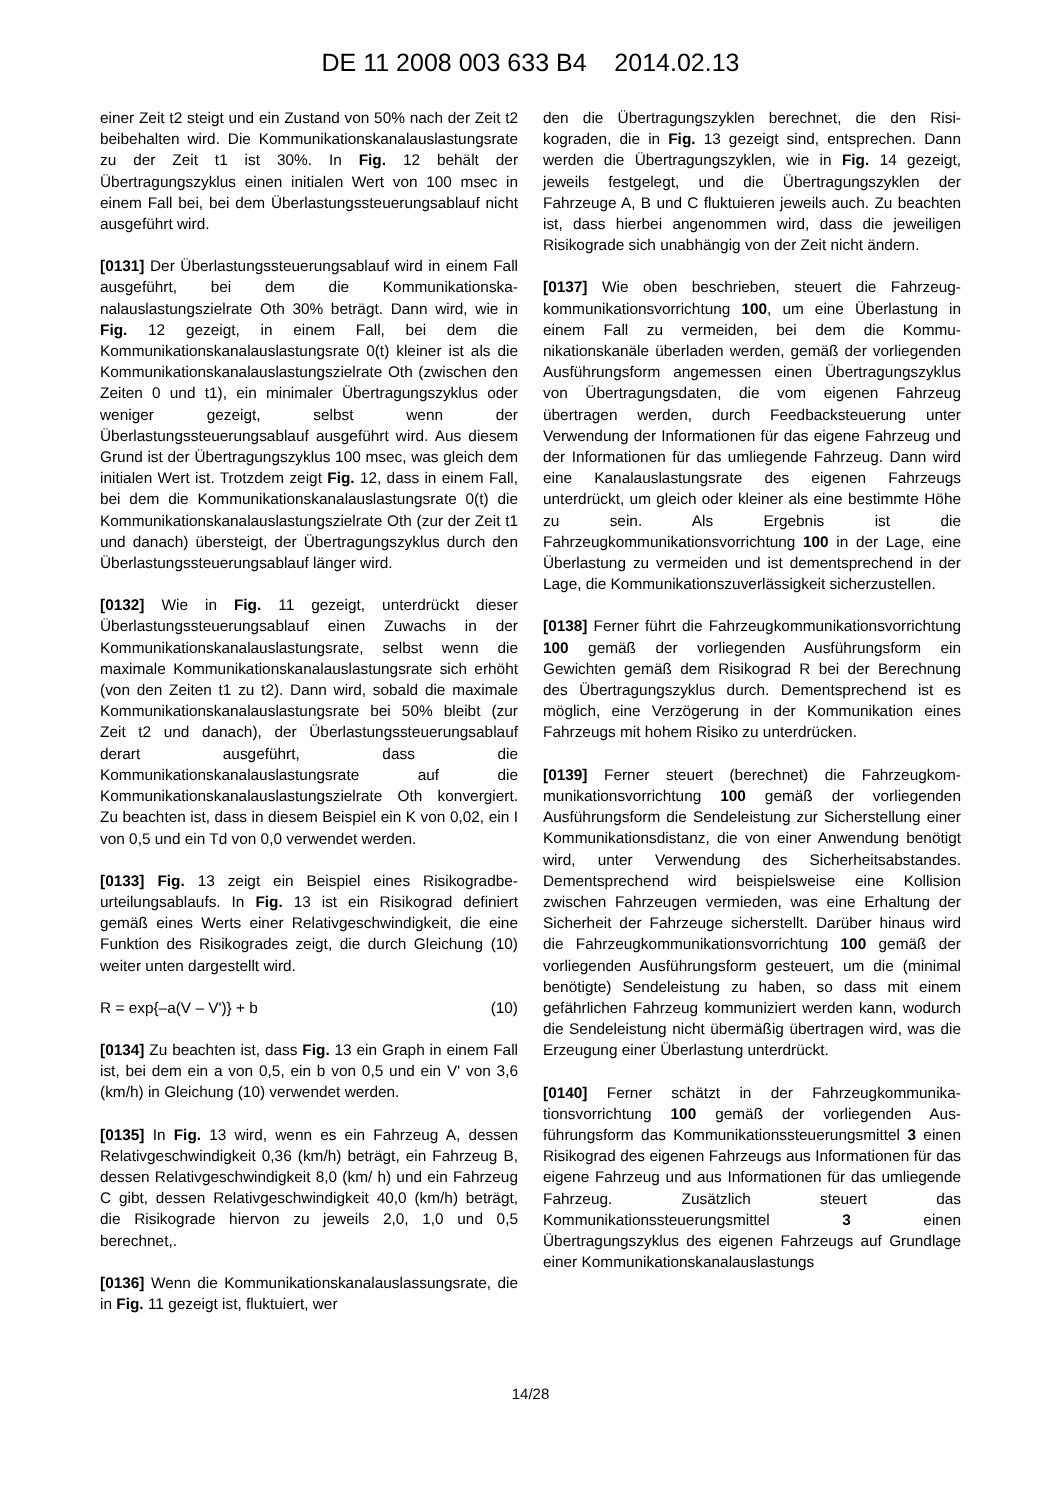DE 11 2008 003 633 B4 2014.02.13
einer Zeit t2 steigt und ein Zustand von 50% nach der Zeit t2 beibehalten wird. Die Kommunikationskanal­auslastungsrate zu der Zeit t1 ist 30%. In Fig. 12 be­hält der Übertragungszyklus einen initialen Wert von 100 msec in einem Fall bei, bei dem Überlastungs­steuerungsablauf nicht ausgeführt wird.
[0131] Der Überlastungssteuerungsablauf wird in ei­nem Fall ausgeführt, bei dem die Kommunikationska­nalauslastungszielrate Oth 30% beträgt. Dann wird, wie in Fig. 12 gezeigt, in einem Fall, bei dem die Kommunikationskanalauslastungsrate 0(t) kleiner ist als die Kommunikationskanalauslastungszielrate Oth (zwischen den Zeiten 0 und t1), ein minimaler Über­tragungszyklus oder weniger gezeigt, selbst wenn der Überlastungssteuerungsablauf ausgeführt wird. Aus diesem Grund ist der Übertragungszyklus 100 msec, was gleich dem initialen Wert ist. Trotzdem zeigt Fig. 12, dass in einem Fall, bei dem die Kommu­nikationskanalauslastungsrate 0(t) die Kommunikati­onskanalauslastungszielrate Oth (zur der Zeit t1 und danach) übersteigt, der Übertragungszyklus durch den Überlastungssteuerungsablauf länger wird.
[0132] Wie in Fig. 11 gezeigt, unterdrückt dieser Überlastungssteuerungsablauf einen Zuwachs in der Kommunikationskanalauslastungsrate, selbst wenn die maximale Kommunikationskanalauslastungsra­te sich erhöht (von den Zeiten t1 zu t2). Dann wird, sobald die maximale Kommunikationskanalaus­lastungsrate bei 50% bleibt (zur Zeit t2 und da­nach), der Überlastungssteuerungsablauf derart aus­geführt, dass die Kommunikationskanalauslastungs­rate auf die Kommunikationskanalauslastungszielra­te Oth konvergiert. Zu beachten ist, dass in diesem Beispiel ein K von 0,02, ein I von 0,5 und ein Td von 0,0 verwendet werden.
[0133] Fig. 13 zeigt ein Beispiel eines Risikogradbe­urteilungsablaufs. In Fig. 13 ist ein Risikograd defi­niert gemäß eines Werts einer Relativgeschwindig­keit, die eine Funktion des Risikogrades zeigt, die durch Gleichung (10) weiter unten dargestellt wird.
R = exp{–a(V – V')} + b (10)
[0134] Zu beachten ist, dass Fig. 13 ein Graph in einem Fall ist, bei dem ein a von 0,5, ein b von 0,5 und ein V' von 3,6 (km/h) in Gleichung (10) verwen­det werden.
[0135] In Fig. 13 wird, wenn es ein Fahrzeug A, des­sen Relativgeschwindigkeit 0,36 (km/h) beträgt, ein Fahrzeug B, dessen Relativgeschwindigkeit 8,0 (km/ h) und ein Fahrzeug C gibt, dessen Relativgeschwin­digkeit 40,0 (km/h) beträgt, die Risikograde hiervon zu jeweils 2,0, 1,0 und 0,5 berechnet,.
[0136] Wenn die Kommunikationskanalauslas­sungsrate, die in Fig. 11 gezeigt ist, fluktuiert, wer­
den die Übertragungszyklen berechnet, die den Risi­kograden, die in Fig. 13 gezeigt sind, entsprechen. Dann werden die Übertragungszyklen, wie in Fig. 14 gezeigt, jeweils festgelegt, und die Übertragungszy­klen der Fahrzeuge A, B und C fluktuieren jeweils auch. Zu beachten ist, dass hierbei angenommen wird, dass die jeweiligen Risikograde sich unabhän­gig von der Zeit nicht ändern.
[0137] Wie oben beschrieben, steuert die Fahrzeug­kommunikationsvorrichtung 100, um eine Überlas­tung in einem Fall zu vermeiden, bei dem die Kommu­nikationskanäle überladen werden, gemäß der vorlie­genden Ausführungsform angemessen einen Über­tragungszyklus von Übertragungsdaten, die vom ei­genen Fahrzeug übertragen werden, durch Feed­backsteuerung unter Verwendung der Informationen für das eigene Fahrzeug und der Informationen für das umliegende Fahrzeug. Dann wird eine Kanalaus­lastungsrate des eigenen Fahrzeugs unterdrückt, um gleich oder kleiner als eine bestimmte Höhe zu sein. Als Ergebnis ist die Fahrzeugkommunikationsvorrich­tung 100 in der Lage, eine Überlastung zu vermeiden und ist dementsprechend in der Lage, die Kommuni­kationszuverlässigkeit sicherzustellen.
[0138] Ferner führt die Fahrzeugkommunikations­vorrichtung 100 gemäß der vorliegenden Ausfüh­rungsform ein Gewichten gemäß dem Risikograd R bei der Berechnung des Übertragungszyklus durch. Dementsprechend ist es möglich, eine Verzögerung in der Kommunikation eines Fahrzeugs mit hohem Risiko zu unterdrücken.
[0139] Ferner steuert (berechnet) die Fahrzeugkom­munikationsvorrichtung 100 gemäß der vorliegen­den Ausführungsform die Sendeleistung zur Sicher­stellung einer Kommunikationsdistanz, die von ei­ner Anwendung benötigt wird, unter Verwendung des Sicherheitsabstandes. Dementsprechend wird bei­spielsweise eine Kollision zwischen Fahrzeugen ver­mieden, was eine Erhaltung der Sicherheit der Fahr­zeuge sicherstellt. Darüber hinaus wird die Fahrzeug­kommunikationsvorrichtung 100 gemäß der vorlie­genden Ausführungsform gesteuert, um die (mini­mal benötigte) Sendeleistung zu haben, so dass mit einem gefährlichen Fahrzeug kommuniziert werden kann, wodurch die Sendeleistung nicht übermäßig übertragen wird, was die Erzeugung einer Überlas­tung unterdrückt.
[0140] Ferner schätzt in der Fahrzeugkommunika­tionsvorrichtung 100 gemäß der vorliegenden Aus­führungsform das Kommunikationssteuerungsmittel 3 einen Risikograd des eigenen Fahrzeugs aus In­formationen für das eigene Fahrzeug und aus Infor­mationen für das umliegende Fahrzeug. Zusätzlich steuert das Kommunikationssteuerungsmittel 3 ei­nen Übertragungszyklus des eigenen Fahrzeugs auf Grundlage einer Kommunikationskanalauslastungs­
14/28